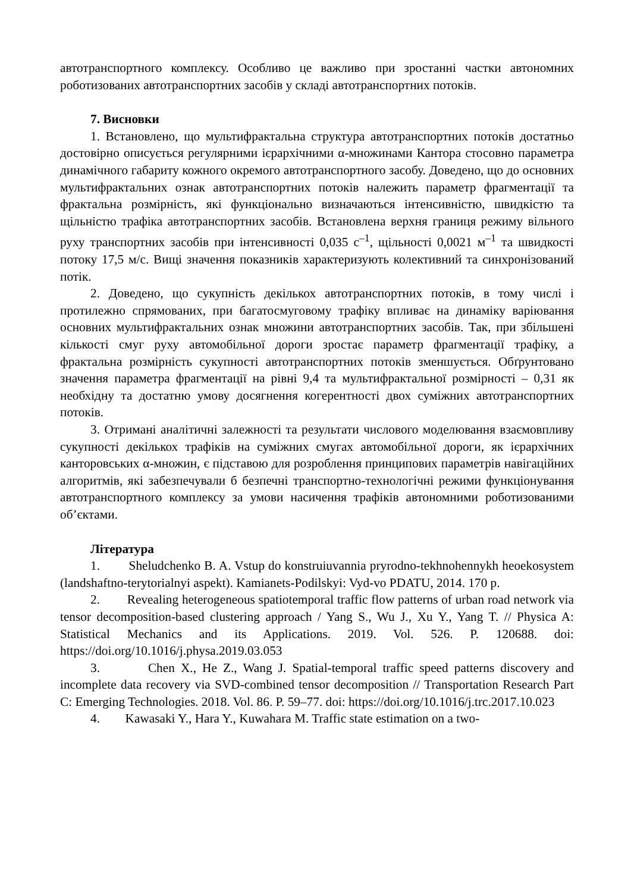автотранспортного комплексу. Особливо це важливо при зростанні частки автономних роботизованих автотранспортних засобів у складі автотранспортних потоків.
7. Висновки
1. Встановлено, що мультифрактальна структура автотранспортних потоків достатньо достовірно описується регулярними ієрархічними α-множинами Кантора стосовно параметра динамічного габариту кожного окремого автотранспортного засобу. Доведено, що до основних мультифрактальних ознак автотранспортних потоків належить параметр фрагментації та фрактальна розмірність, які функціонально визначаються інтенсивністю, швидкістю та щільністю трафіка автотранспортних засобів. Встановлена верхня границя режиму вільного руху транспортних засобів при інтенсивності 0,035 с<sup>–1</sup>, щільності 0,0021 м<sup>–1</sup> та швидкості потоку 17,5 м/с. Вищі значення показників характеризують колективний та синхронізований потік.
2. Доведено, що сукупність декількох автотранспортних потоків, в тому числі і протилежно спрямованих, при багатосмуговому трафіку впливає на динаміку варіювання основних мультифрактальних ознак множини автотранспортних засобів. Так, при збільшені кількості смуг руху автомобільної дороги зростає параметр фрагментації трафіку, а фрактальна розмірність сукупності автотранспортних потоків зменшується. Обґрунтовано значення параметра фрагментації на рівні 9,4 та мультифрактальної розмірності – 0,31 як необхідну та достатню умову досягнення когерентності двох суміжних автотранспортних потоків.
3. Отримані аналітичні залежності та результати числового моделювання взаємовпливу сукупності декількох трафіків на суміжних смугах автомобільної дороги, як ієрархічних канторовських α-множин, є підставою для розроблення принципових параметрів навігаційних алгоритмів, які забезпечували б безпечні транспортно-технологічні режими функціонування автотранспортного комплексу за умови насичення трафіків автономними роботизованими об’єктами.
Література
1. Sheludchenko B. A. Vstup do konstruiuvannia pryrodno-tekhnohennykh heoekosystem (landshaftno-terytorialnyi aspekt). Kamianets-Podilskyi: Vyd-vo PDATU, 2014. 170 p.
2. Revealing heterogeneous spatiotemporal traffic flow patterns of urban road network via tensor decomposition-based clustering approach / Yang S., Wu J., Xu Y., Yang T. // Physica A: Statistical Mechanics and its Applications. 2019. Vol. 526. P. 120688. doi: https://doi.org/10.1016/j.physa.2019.03.053
3. Chen X., He Z., Wang J. Spatial-temporal traffic speed patterns discovery and incomplete data recovery via SVD-combined tensor decomposition // Transportation Research Part C: Emerging Technologies. 2018. Vol. 86. P. 59–77. doi: https://doi.org/10.1016/j.trc.2017.10.023
4. Kawasaki Y., Hara Y., Kuwahara M. Traffic state estimation on a two-